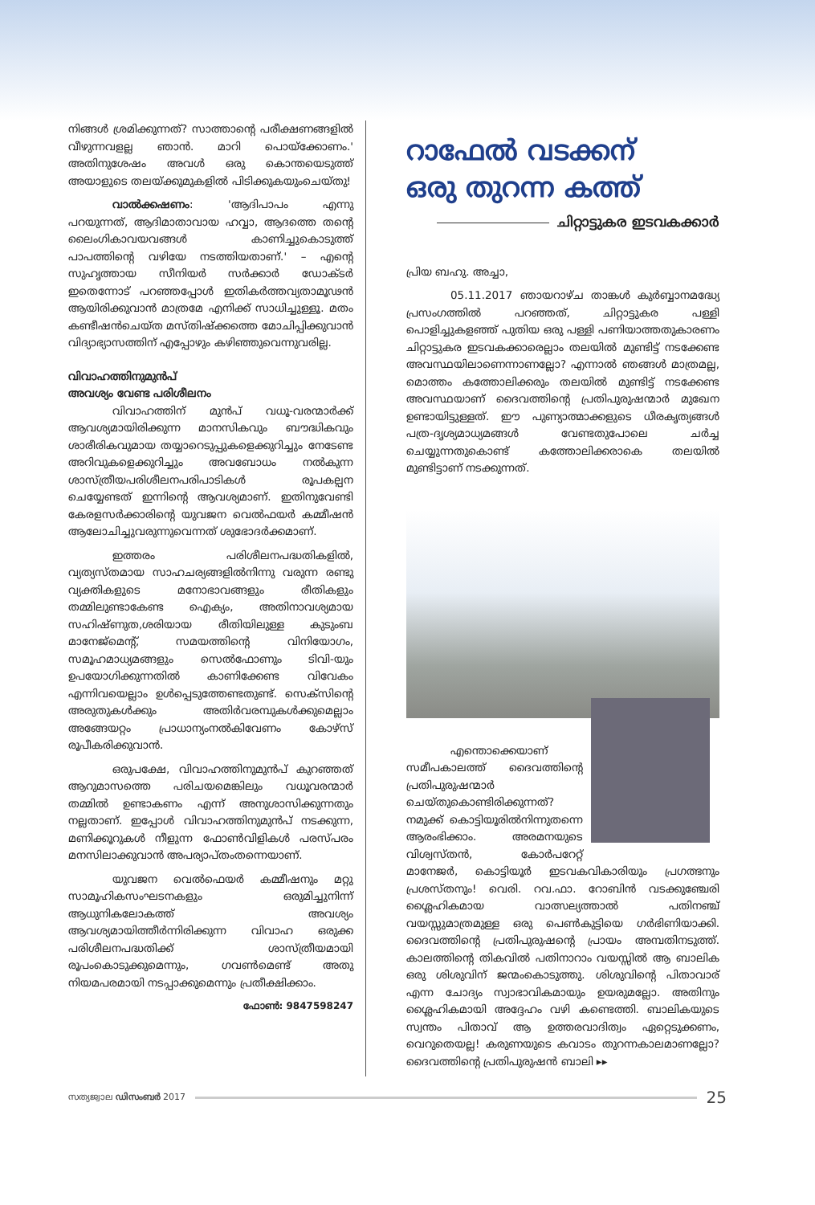നിങ്ങൾ ശ്രമിക്കുന്നത്? സാത്താന്റെ പരീക്ഷണങ്ങളിൽ വീഴുന്നവളല്ല ഞാൻ. മാറി പൊയ്ക്കോണം.' അതിനുശേഷം അവൾ ഒരു കൊന്തയെടുത്ത് അയാളുടെ തലയ്ക്കുമുകളിൽ പിടിക്കുകയുംചെയ്തു!
വാൽക്കഷണം: 'ആദിപാപം എന്നു പറയുന്നത്, ആദിമാതാവായ ഹവ്വാ, ആദത്തെ തന്റെ ലൈംഗികാവയവങ്ങൾ കാണിച്ചുകൊടുത്ത് പാപത്തിന്റെ വഴിയേ നടത്തിയതാണ്.' – എന്റെ സുഹൃത്തായ സീനിയർ സർക്കാർ ഡോക്ടർ ഇതെന്നോട് പറഞ്ഞപ്പോൾ ഇതികർത്തവ്യതാമൂഢൻ ആയിരിക്കുവാൻ മാത്രമേ എനിക്ക് സാധിച്ചുള്ളൂ. മതം കണ്ടീഷൻചെയ്ത മസ്തിഷ്ക്കത്തെ മോചിപ്പിക്കുവാൻ വിദ്യാഭ്യാസത്തിന് എപ്പോഴും കഴിഞ്ഞുവെന്നുവരില്ല.
വിവാഹത്തിനുമുൻപ്
അവശ്യം വേണ്ട പരിശീലനം
വിവാഹത്തിന് മുൻപ് വധൂ-വരന്മാർക്ക് ആവശ്യമായിരിക്കുന്ന മാനസികവും ബൗദ്ധികവും ശാരീരികവുമായ തയ്യാറെടുപ്പുകളെക്കുറിച്ചും നേടേണ്ട അറിവുകളെക്കുറിച്ചും അവബോധം നൽകുന്ന ശാസ്ത്രീയപരിശീലനപരിപാടികൾ രൂപകല്പന ചെയ്യേണ്ടത് ഇന്നിന്റെ ആവശ്യമാണ്. ഇതിനുവേണ്ടി കേരളസർക്കാരിന്റെ യുവജന വെൽഫയർ കമ്മീഷൻ ആലോചിച്ചുവരുന്നുവെന്നത് ശുഭോദർക്കമാണ്.
ഇത്തരം പരിശീലനപദ്ധതികളിൽ, വ്യത്യസ്തമായ സാഹചര്യങ്ങളിൽനിന്നു വരുന്ന രണ്ടു വ്യക്തികളുടെ മനോഭാവങ്ങളും രീതികളും തമ്മിലുണ്ടാകേണ്ട ഐക്യം, അതിനാവശ്യമായ സഹിഷ്ണുത,ശരിയായ രീതിയിലുള്ള കുടുംബ മാനേജ്മെന്റ്, സമയത്തിന്റെ വിനിയോഗം, സമൂഹമാധ്യമങ്ങളും സെൽഫോണും ടിവി-യും ഉപയോഗിക്കുന്നതിൽ കാണിക്കേണ്ട വിവേകം എന്നിവയെല്ലാം ഉൾപ്പെടുത്തേണ്ടതുണ്ട്. സെക്സിന്റെ അരുതുകൾക്കും അതിർവരമ്പുകൾക്കുമെല്ലാം അങ്ങേയറ്റം പ്രാധാന്യംനൽകിവേണം കോഴ്സ് രൂപീകരിക്കുവാൻ.
ഒരുപക്ഷേ, വിവാഹത്തിനുമുൻപ് കുറഞ്ഞത് ആറുമാസത്തെ പരിചയമെങ്കിലും വധൂവരന്മാർ തമ്മിൽ ഉണ്ടാകണം എന്ന് അനുശാസിക്കുന്നതും നല്ലതാണ്. ഇപ്പോൾ വിവാഹത്തിനുമുൻപ് നടക്കുന്ന, മണിക്കൂറുകൾ നീളുന്ന ഫോൺവിളികൾ പരസ്പരം മനസിലാക്കുവാൻ അപര്യാപ്തംതന്നെയാണ്.
യുവജന വെൽഫെയർ കമ്മീഷനും മറ്റു സാമൂഹികസംഘടനകളും ഒരുമിച്ചുനിന്ന് ആധുനികലോകത്ത് അവശ്യം ആവശ്യമായിത്തീർന്നിരിക്കുന്ന വിവാഹ ഒരുക്ക പരിശീലനപദ്ധതിക്ക് ശാസ്ത്രീയമായി രൂപംകൊടുക്കുമെന്നും, ഗവൺമെണ്ട് അതു നിയമപരമായി നടപ്പാക്കുമെന്നും പ്രതീക്ഷിക്കാം.
ഫോൺ: 9847598247
റാഫേൽ വടക്കന്
ഒരു തുറന്ന കത്ത്
ചിറ്റാട്ടുകര ഇടവകക്കാർ
പ്രിയ ബഹു. അച്ചാ,
05.11.2017 ഞായറാഴ്ച താങ്കൾ കുർബ്ബാനമദ്ധ്യേ പ്രസംഗത്തിൽ പറഞ്ഞത്, ചിറ്റാട്ടുകര പള്ളി പൊളിച്ചുകളഞ്ഞ് പുതിയ ഒരു പള്ളി പണിയാത്തതുകാരണം ചിറ്റാട്ടുകര ഇടവകക്കാരെല്ലാം തലയിൽ മുണ്ടിട്ട് നടക്കേണ്ട അവസ്ഥയിലാണെന്നാണല്ലോ? എന്നാൽ ഞങ്ങൾ മാത്രമല്ല, മൊത്തം കത്തോലിക്കരും തലയിൽ മുണ്ടിട്ട് നടക്കേണ്ട അവസ്ഥയാണ് ദൈവത്തിന്റെ പ്രതിപുരുഷന്മാർ മുഖേന ഉണ്ടായിട്ടുള്ളത്. ഈ പുണ്യാത്മാക്കളുടെ ധീരകൃത്യങ്ങൾ പത്ര-ദൃശ്യമാധ്യമങ്ങൾ വേണ്ടതുപോലെ ചർച്ച ചെയ്യുന്നതുകൊണ്ട് കത്തോലിക്കരാകെ തലയിൽ മുണ്ടിട്ടാണ് നടക്കുന്നത്.
എന്തൊക്കെയാണ് സമീപകാലത്ത് ദൈവത്തിന്റെ പ്രതിപുരുഷന്മാർ ചെയ്തുകൊണ്ടിരിക്കുന്നത്? നമുക്ക് കൊട്ടിയൂരിൽനിന്നുതന്നെ ആരംഭിക്കാം. അരമനയുടെ വിശ്വസ്തൻ, കോർപറേറ്റ് മാനേജർ, കൊട്ടിയൂർ ഇടവകവികാരിയും പ്രഗത്ഭനും പ്രശസ്തനും! വെരി. റവ.ഫാ. റോബിൻ വടക്കുഞ്ചേരി ശ്ലൈഹികമായ വാത്സല്യത്താൽ പതിനഞ്ച് വയസ്സുമാത്രമുള്ള ഒരു പെൺകുട്ടിയെ ഗർഭിണിയാക്കി. ദൈവത്തിന്റെ പ്രതിപുരുഷന്റെ പ്രായം അമ്പതിനടുത്ത്. കാലത്തിന്റെ തികവിൽ പതിനാറാം വയസ്സിൽ ആ ബാലിക ഒരു ശിശുവിന് ജന്മംകൊടുത്തു. ശിശുവിന്റെ പിതാവാര് എന്ന ചോദ്യം സ്വാഭാവികമായും ഉയരുമല്ലോ. അതിനും ശ്ലൈഹികമായി അദ്ദേഹം വഴി കണ്ടെത്തി. ബാലികയുടെ സ്വന്തം പിതാവ് ആ ഉത്തരവാദിത്വം ഏറ്റെടുക്കണം, വെറുതെയല്ല! കരുണയുടെ കവാടം തുറന്നകാലമാണല്ലോ? ദൈവത്തിന്റെ പ്രതിപുരുഷൻ ബാലി ▸▸
സത്യജ്വാല ഡിസംബർ 2017
25